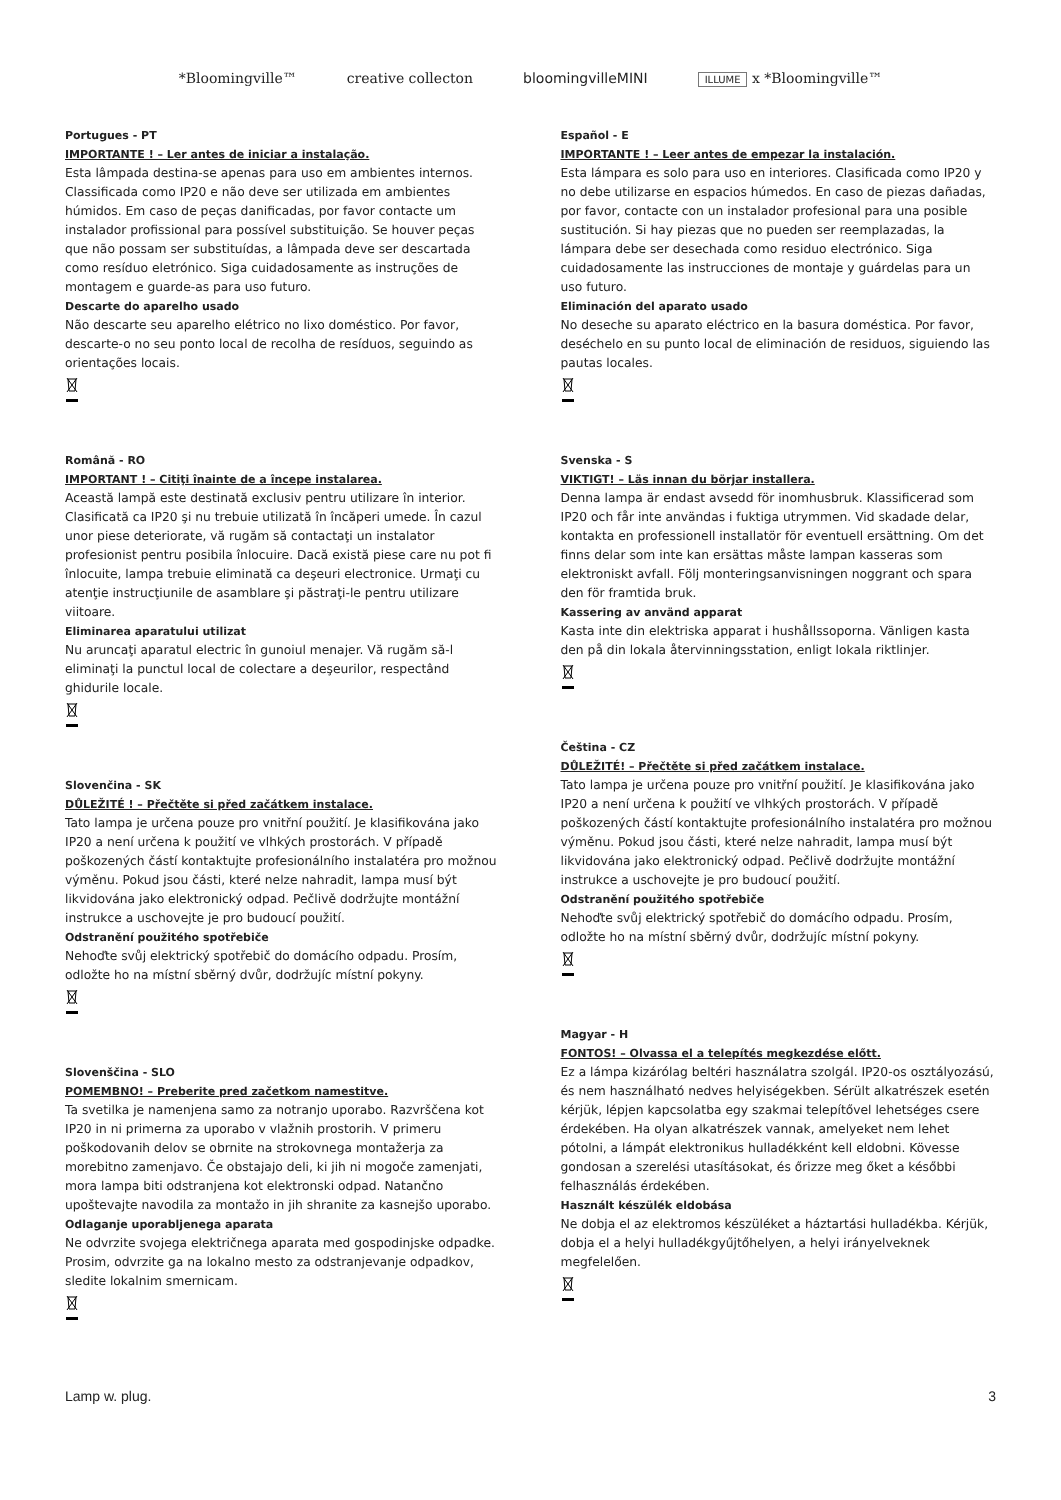*Bloomingville™ creative collecton bloomingvilleMINI ILLUME x *Bloomingville™
Portugues - PT
IMPORTANTE ! – Ler antes de iniciar a instalação.
Esta lâmpada destina-se apenas para uso em ambientes internos. Classificada como IP20 e não deve ser utilizada em ambientes húmidos. Em caso de peças danificadas, por favor contacte um instalador profissional para possível substituição. Se houver peças que não possam ser substituídas, a lâmpada deve ser descartada como resíduo eletrónico. Siga cuidadosamente as instruções de montagem e guarde-as para uso futuro.
Descarte do aparelho usado
Não descarte seu aparelho elétrico no lixo doméstico. Por favor, descarte-o no seu ponto local de recolha de resíduos, seguindo as orientações locais.
Română - RO
IMPORTANT ! – Citiţi înainte de a începe instalarea.
Această lampă este destinată exclusiv pentru utilizare în interior. Clasificată ca IP20 şi nu trebuie utilizată în încăperi umede. În cazul unor piese deteriorate, vă rugăm să contactaţi un instalator profesionist pentru posibila înlocuire. Dacă există piese care nu pot fi înlocuite, lampa trebuie eliminată ca deşeuri electronice. Urmaţi cu atenţie instrucţiunile de asamblare şi păstraţi-le pentru utilizare viitoare.
Eliminarea aparatului utilizat
Nu aruncaţi aparatul electric în gunoiul menajer. Vă rugăm să-l eliminaţi la punctul local de colectare a deşeurilor, respectând ghidurile locale.
Slovenčina - SK
DŮLEŽITÉ ! – Přečtěte si před začátkem instalace.
Tato lampa je určena pouze pro vnitřní použití. Je klasifikována jako IP20 a není určena k použití ve vlhkých prostorách. V případě poškozených částí kontaktujte profesionálního instalatéra pro možnou výměnu. Pokud jsou části, které nelze nahradit, lampa musí být likvidována jako elektronický odpad. Pečlivě dodržujte montážní instrukce a uschovejte je pro budoucí použití.
Odstranění použitého spotřebiče
Nehoďte svůj elektrický spotřebič do domácího odpadu. Prosím, odložte ho na místní sběrný dvůr, dodržujíc místní pokyny.
Slovenščina - SLO
POMEMBNO! – Preberite pred začetkom namestitve.
Ta svetilka je namenjena samo za notranjo uporabo. Razvrščena kot IP20 in ni primerna za uporabo v vlažnih prostorih. V primeru poškodovanih delov se obrnite na strokovnega montažerja za morebitno zamenjavo. Če obstajajo deli, ki jih ni mogoče zamenjati, mora lampa biti odstranjena kot elektronski odpad. Natančno upoštevajte navodila za montažo in jih shranite za kasnejšo uporabo.
Odlaganje uporabljenega aparata
Ne odvrzite svojega električnega aparata med gospodinjske odpadke. Prosim, odvrzite ga na lokalno mesto za odstranjevanje odpadkov, sledite lokalnim smernicam.
Español - E
IMPORTANTE ! – Leer antes de empezar la instalación.
Esta lámpara es solo para uso en interiores. Clasificada como IP20 y no debe utilizarse en espacios húmedos. En caso de piezas dañadas, por favor, contacte con un instalador profesional para una posible sustitución. Si hay piezas que no pueden ser reemplazadas, la lámpara debe ser desechada como residuo electrónico. Siga cuidadosamente las instrucciones de montaje y guárdelas para un uso futuro.
Eliminación del aparato usado
No deseche su aparato eléctrico en la basura doméstica. Por favor, deséchelo en su punto local de eliminación de residuos, siguiendo las pautas locales.
Svenska - S
VIKTIGT! – Läs innan du börjar installera.
Denna lampa är endast avsedd för inomhusbruk. Klassificerad som IP20 och får inte användas i fuktiga utrymmen. Vid skadade delar, kontakta en professionell installatör för eventuell ersättning. Om det finns delar som inte kan ersättas måste lampan kasseras som elektroniskt avfall. Följ monteringsanvisningen noggrant och spara den för framtida bruk.
Kassering av använd apparat
Kasta inte din elektriska apparat i hushållssoporna. Vänligen kasta den på din lokala återvinningsstation, enligt lokala riktlinjer.
Čeština - CZ
DŮLEŽITÉ! – Přečtěte si před začátkem instalace.
Tato lampa je určena pouze pro vnitřní použití. Je klasifikována jako IP20 a není určena k použití ve vlhkých prostorách. V případě poškozených částí kontaktujte profesionálního instalatéra pro možnou výměnu. Pokud jsou části, které nelze nahradit, lampa musí být likvidována jako elektronický odpad. Pečlivě dodržujte montážní instrukce a uschovejte je pro budoucí použití.
Odstranění použitého spotřebiče
Nehoďte svůj elektrický spotřebič do domácího odpadu. Prosím, odložte ho na místní sběrný dvůr, dodržujíc místní pokyny.
Magyar - H
FONTOS! – Olvassa el a telepítés megkezdése előtt.
Ez a lámpa kizárólag beltéri használatra szolgál. IP20-os osztályozású, és nem használható nedves helyiségekben. Sérült alkatrészek esetén kérjük, lépjen kapcsolatba egy szakmai telepítővel lehetséges csere érdekében. Ha olyan alkatrészek vannak, amelyeket nem lehet pótolni, a lámpát elektronikus hulladékként kell eldobni. Kövesse gondosan a szerelési utasításokat, és őrizze meg őket a későbbi felhasználás érdekében.
Használt készülék eldobása
Ne dobja el az elektromos készüléket a háztartási hulladékba. Kérjük, dobja el a helyi hulladékgyűjtőhelyen, a helyi irányelveknek megfelelően.
Lamp w. plug. 3